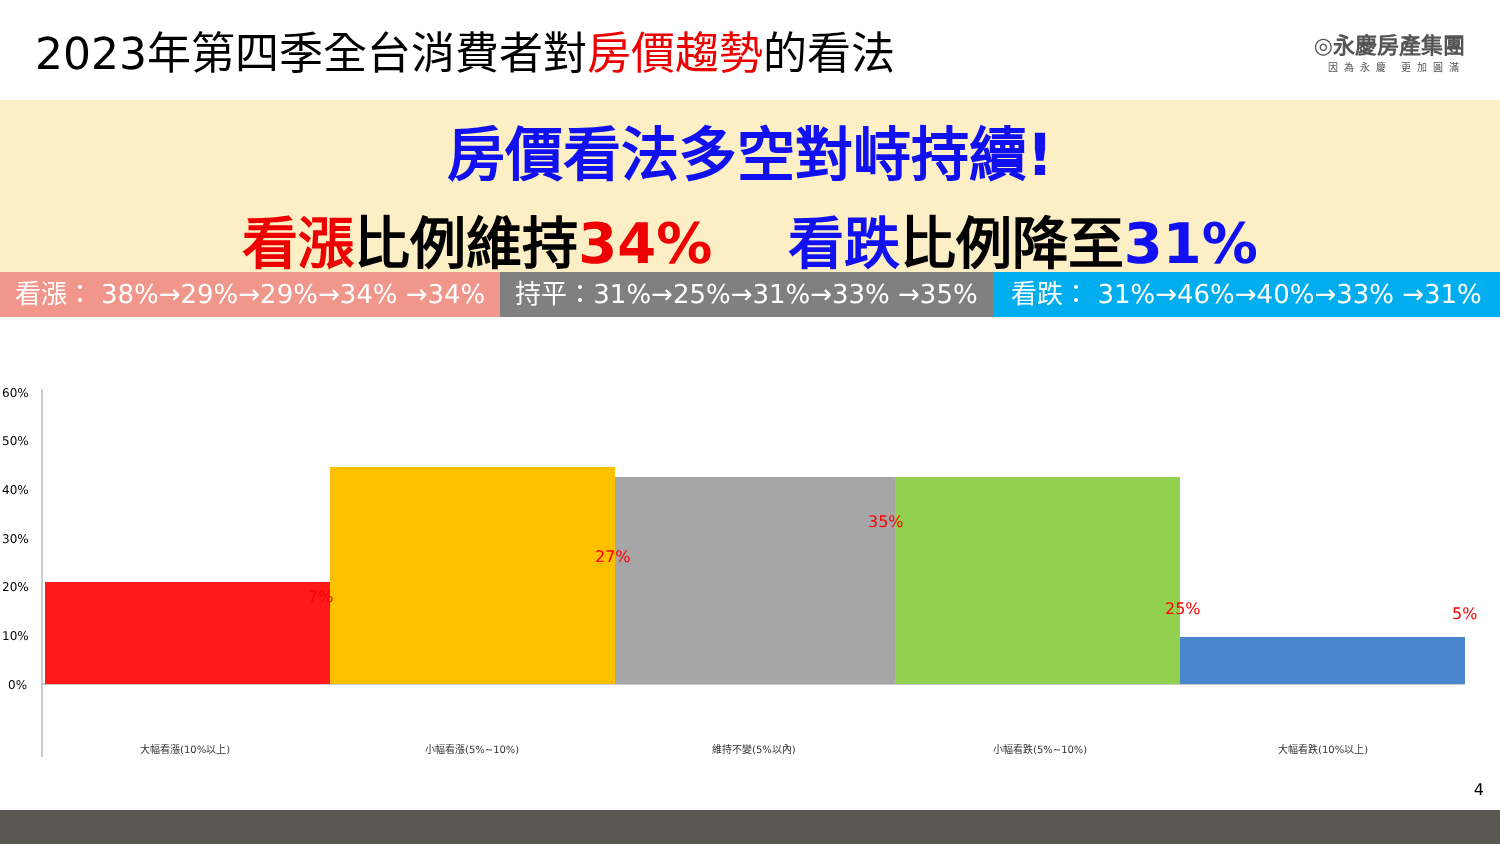2023年第四季全台消費者對房價趨勢的看法
◎永慶房產集團
因為永慶 更加圓滿
房價看法多空對峙持續!
看漲比例維持34%　 看跌比例降至31%
看漲： 38%→29%→29%→34% →34% 持平：31%→25%→31%→33% →35% 看跌： 31%→46%→40%→33% →31%
60%
50%
40%
30%
20%
10%
0%
大幅看漲(10%以上)
小幅看漲(5%~10%)
維持不變(5%以內)
小幅看跌(5%~10%)
大幅看跌(10%以上)
7%
27%
35%
25%
5%
4